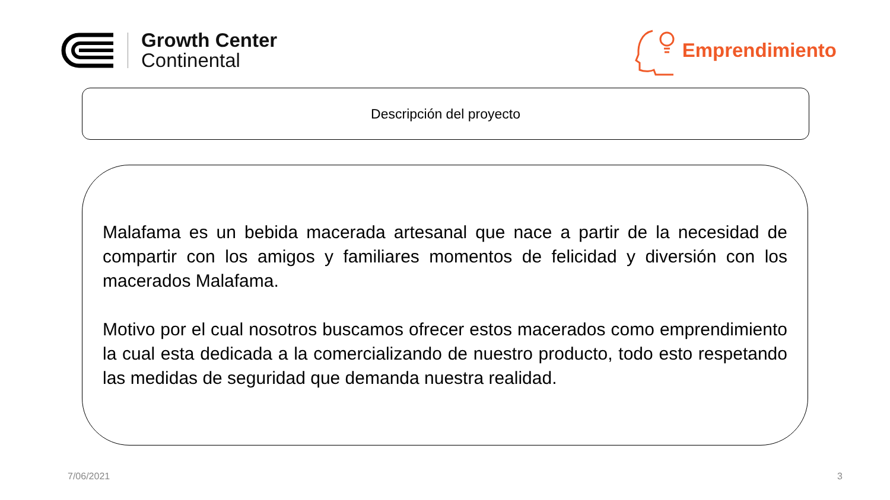Growth Center
Continental
Emprendimiento
Descripción del proyecto
Malafama es un bebida macerada artesanal que nace a partir de la necesidad de compartir con los amigos y familiares momentos de felicidad y diversión con los macerados Malafama.
Motivo por el cual nosotros buscamos ofrecer estos macerados como emprendimiento la cual esta dedicada a la comercializando de nuestro producto, todo esto respetando las medidas de seguridad que demanda nuestra realidad.
7/06/2021 3